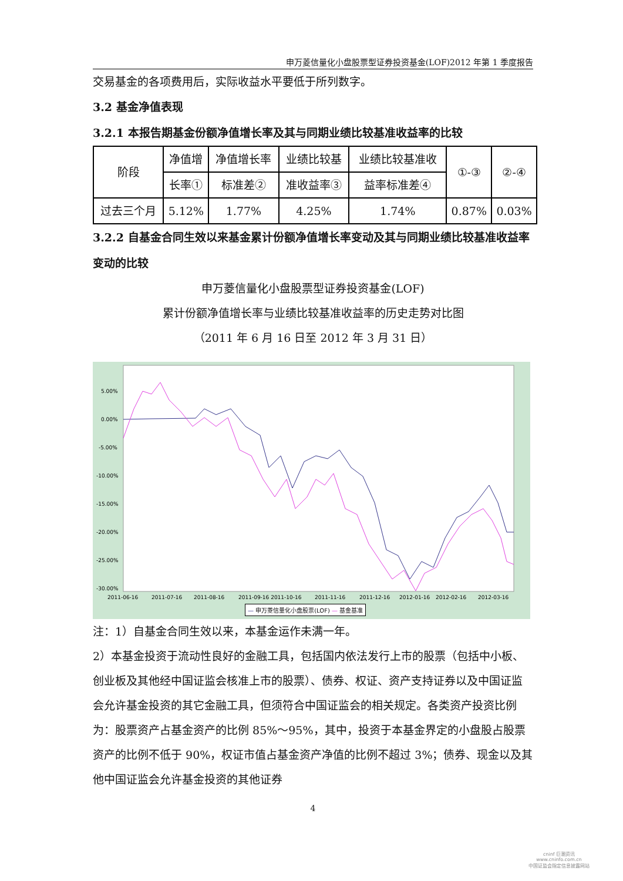申万菱信量化小盘股票型证券投资基金(LOF)2012 年第 1 季度报告
交易基金的各项费用后，实际收益水平要低于所列数字。
3.2 基金净值表现
3.2.1 本报告期基金份额净值增长率及其与同期业绩比较基准收益率的比较
| 阶段 | 净值增 | 净值增长率 | 业绩比较基 | 业绩比较基准收 | ①-③ | ②-④ |
| | 长率① | 标准差② | 准收益率③ | 益率标准差④ | | |
| 过去三个月 | 5.12% | 1.77% | 4.25% | 1.74% | 0.87% | 0.03% |
3.2.2 自基金合同生效以来基金累计份额净值增长率变动及其与同期业绩比较基准收益率变动的比较
申万菱信量化小盘股票型证券投资基金(LOF)
累计份额净值增长率与业绩比较基准收益率的历史走势对比图
（2011 年 6 月 16 日至 2012 年 3 月 31 日）
5.00%
0.00%
-5.00%
-10.00%
-15.00%
-20.00%
-25.00%
-30.00%
2011-06-16
2011-07-16
2011-08-16
2011-09-16 2011-10-16
2011-11-16
2011-12-16
2012-01-16
2012-02-16
2012-03-16
— 申万菱信量化小盘股票(LOF) — 基金基准
注：1）自基金合同生效以来，本基金运作未满一年。
2）本基金投资于流动性良好的金融工具，包括国内依法发行上市的股票（包括中小板、创业板及其他经中国证监会核准上市的股票）、债券、权证、资产支持证券以及中国证监会允许基金投资的其它金融工具，但须符合中国证监会的相关规定。各类资产投资比例为：股票资产占基金资产的比例 85%～95%，其中，投资于本基金界定的小盘股占股票资产的比例不低于 90%，权证市值占基金资产净值的比例不超过 3%；债券、现金以及其他中国证监会允许基金投资的其他证券
4
cninf 巨潮资讯
www.cninfo.com.cn
中国证监会指定信息披露网站